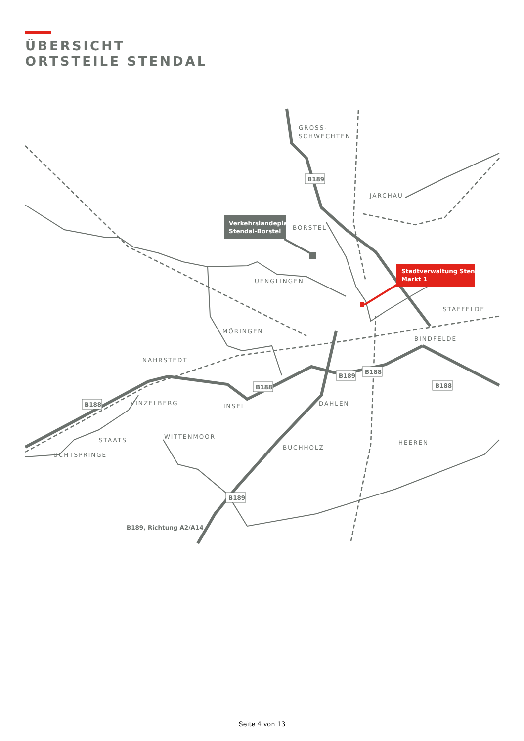ÜBERSICHT
ORTSTEILE STENDAL
GROSS-
SCHWECHTEN
JARCHAU
BORSTEL
UENGLINGEN
STAFFELDE
MÖRINGEN
BINDFELDE
NAHRSTEDT
VINZELBERG
INSEL
DAHLEN
STAATS
WITTENMOOR
UCHTSPRINGE
BUCHHOLZ
HEEREN
B189
B188
B189
B188
B188
B188
B189
B189, Richtung A2/A14
Verkehrslandeplatz
Stendal-Borstel
Stadtverwaltung Stendal
Markt 1
Seite 4 von 13